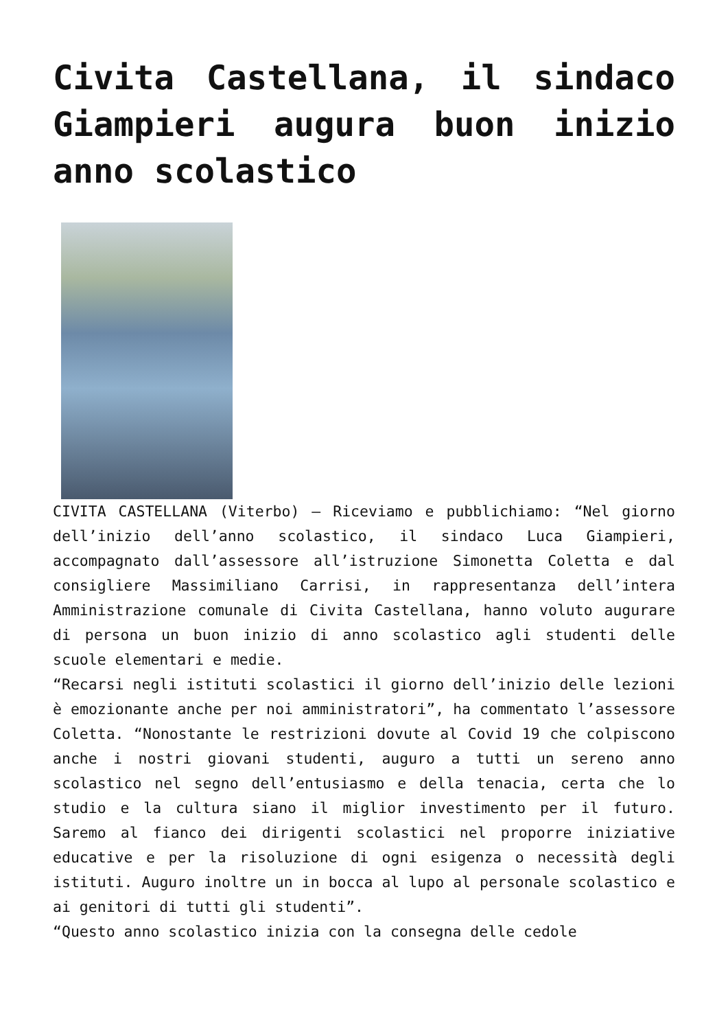Civita Castellana, il sindaco Giampieri augura buon inizio anno scolastico
CIVITA CASTELLANA (Viterbo) – Riceviamo e pubblichiamo: “Nel giorno dell’inizio dell’anno scolastico, il sindaco Luca Giampieri, accompagnato dall’assessore all’istruzione Simonetta Coletta e dal consigliere Massimiliano Carrisi, in rappresentanza dell’intera Amministrazione comunale di Civita Castellana, hanno voluto augurare di persona un buon inizio di anno scolastico agli studenti delle scuole elementari e medie.
“Recarsi negli istituti scolastici il giorno dell’inizio delle lezioni è emozionante anche per noi amministratori”, ha commentato l’assessore Coletta. “Nonostante le restrizioni dovute al Covid 19 che colpiscono anche i nostri giovani studenti, auguro a tutti un sereno anno scolastico nel segno dell’entusiasmo e della tenacia, certa che lo studio e la cultura siano il miglior investimento per il futuro. Saremo al fianco dei dirigenti scolastici nel proporre iniziative educative e per la risoluzione di ogni esigenza o necessità degli istituti. Auguro inoltre un in bocca al lupo al personale scolastico e ai genitori di tutti gli studenti”.
“Questo anno scolastico inizia con la consegna delle cedole